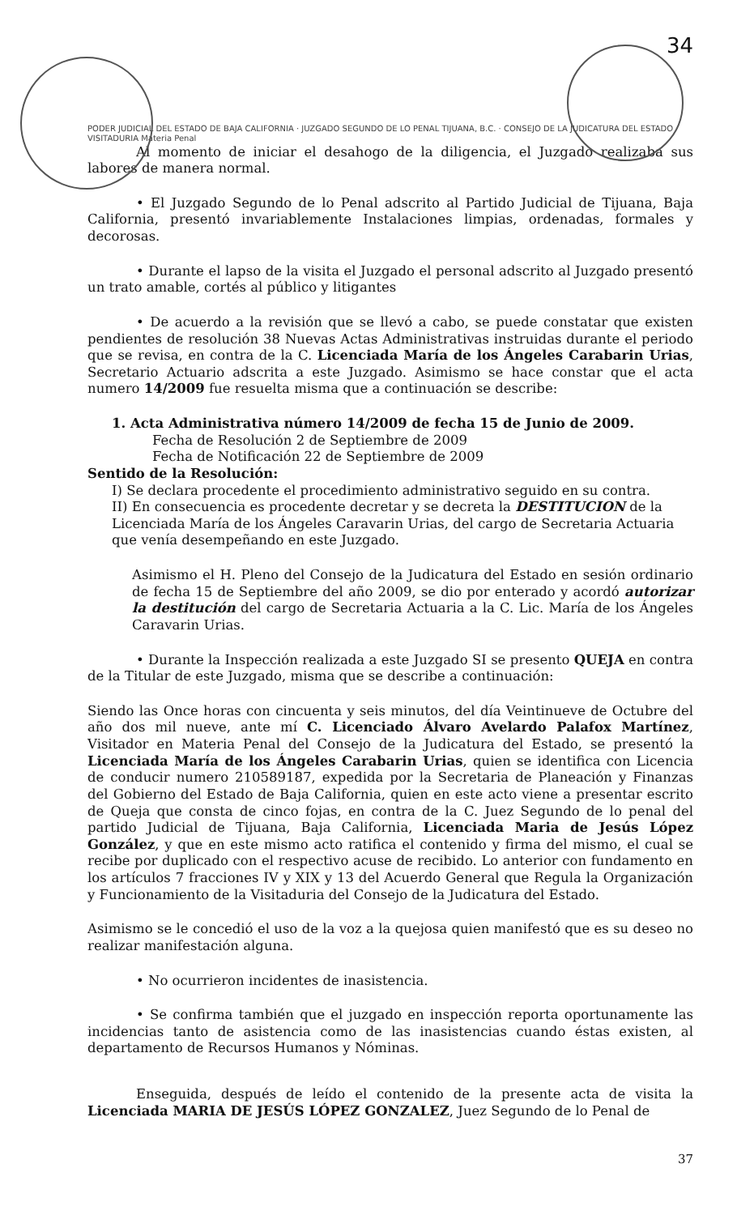34
PODER JUDICIAL DEL ESTADO DE BAJA CALIFORNIA · JUZGADO SEGUNDO DE LO PENAL TIJUANA, B.C. · CONSEJO DE LA JUDICATURA DEL ESTADO · VISITADURIA Materia Penal
Al momento de iniciar el desahogo de la diligencia, el Juzgado realizaba sus labores de manera normal.
• El Juzgado Segundo de lo Penal adscrito al Partido Judicial de Tijuana, Baja California, presentó invariablemente Instalaciones limpias, ordenadas, formales y decorosas.
• Durante el lapso de la visita el Juzgado el personal adscrito al Juzgado presentó un trato amable, cortés al público y litigantes
• De acuerdo a la revisión que se llevó a cabo, se puede constatar que existen pendientes de resolución 38 Nuevas Actas Administrativas instruidas durante el periodo que se revisa, en contra de la C. Licenciada María de los Ángeles Carabarin Urias, Secretario Actuario adscrita a este Juzgado. Asimismo se hace constar que el acta numero 14/2009 fue resuelta misma que a continuación se describe:
1. Acta Administrativa número 14/2009 de fecha 15 de Junio de 2009.
Fecha de Resolución 2 de Septiembre de 2009
Fecha de Notificación 22 de Septiembre de 2009
Sentido de la Resolución:
I) Se declara procedente el procedimiento administrativo seguido en su contra.
II) En consecuencia es procedente decretar y se decreta la DESTITUCION de la Licenciada María de los Ángeles Caravarin Urias, del cargo de Secretaria Actuaria que venía desempeñando en este Juzgado.
Asimismo el H. Pleno del Consejo de la Judicatura del Estado en sesión ordinario de fecha 15 de Septiembre del año 2009, se dio por enterado y acordó autorizar la destitución del cargo de Secretaria Actuaria a la C. Lic. María de los Ángeles Caravarin Urias.
• Durante la Inspección realizada a este Juzgado SI se presento QUEJA en contra de la Titular de este Juzgado, misma que se describe a continuación:
Siendo las Once horas con cincuenta y seis minutos, del día Veintinueve de Octubre del año dos mil nueve, ante mí C. Licenciado Álvaro Avelardo Palafox Martínez, Visitador en Materia Penal del Consejo de la Judicatura del Estado, se presentó la Licenciada María de los Ángeles Carabarin Urias, quien se identifica con Licencia de conducir numero 210589187, expedida por la Secretaria de Planeación y Finanzas del Gobierno del Estado de Baja California, quien en este acto viene a presentar escrito de Queja que consta de cinco fojas, en contra de la C. Juez Segundo de lo penal del partido Judicial de Tijuana, Baja California, Licenciada Maria de Jesús López González, y que en este mismo acto ratifica el contenido y firma del mismo, el cual se recibe por duplicado con el respectivo acuse de recibido. Lo anterior con fundamento en los artículos 7 fracciones IV y XIX y 13 del Acuerdo General que Regula la Organización y Funcionamiento de la Visitaduria del Consejo de la Judicatura del Estado.
Asimismo se le concedió el uso de la voz a la quejosa quien manifestó que es su deseo no realizar manifestación alguna.
• No ocurrieron incidentes de inasistencia.
• Se confirma también que el juzgado en inspección reporta oportunamente las incidencias tanto de asistencia como de las inasistencias cuando éstas existen, al departamento de Recursos Humanos y Nóminas.
Enseguida, después de leído el contenido de la presente acta de visita la Licenciada MARIA DE JESÚS LÓPEZ GONZALEZ, Juez Segundo de lo Penal de
37